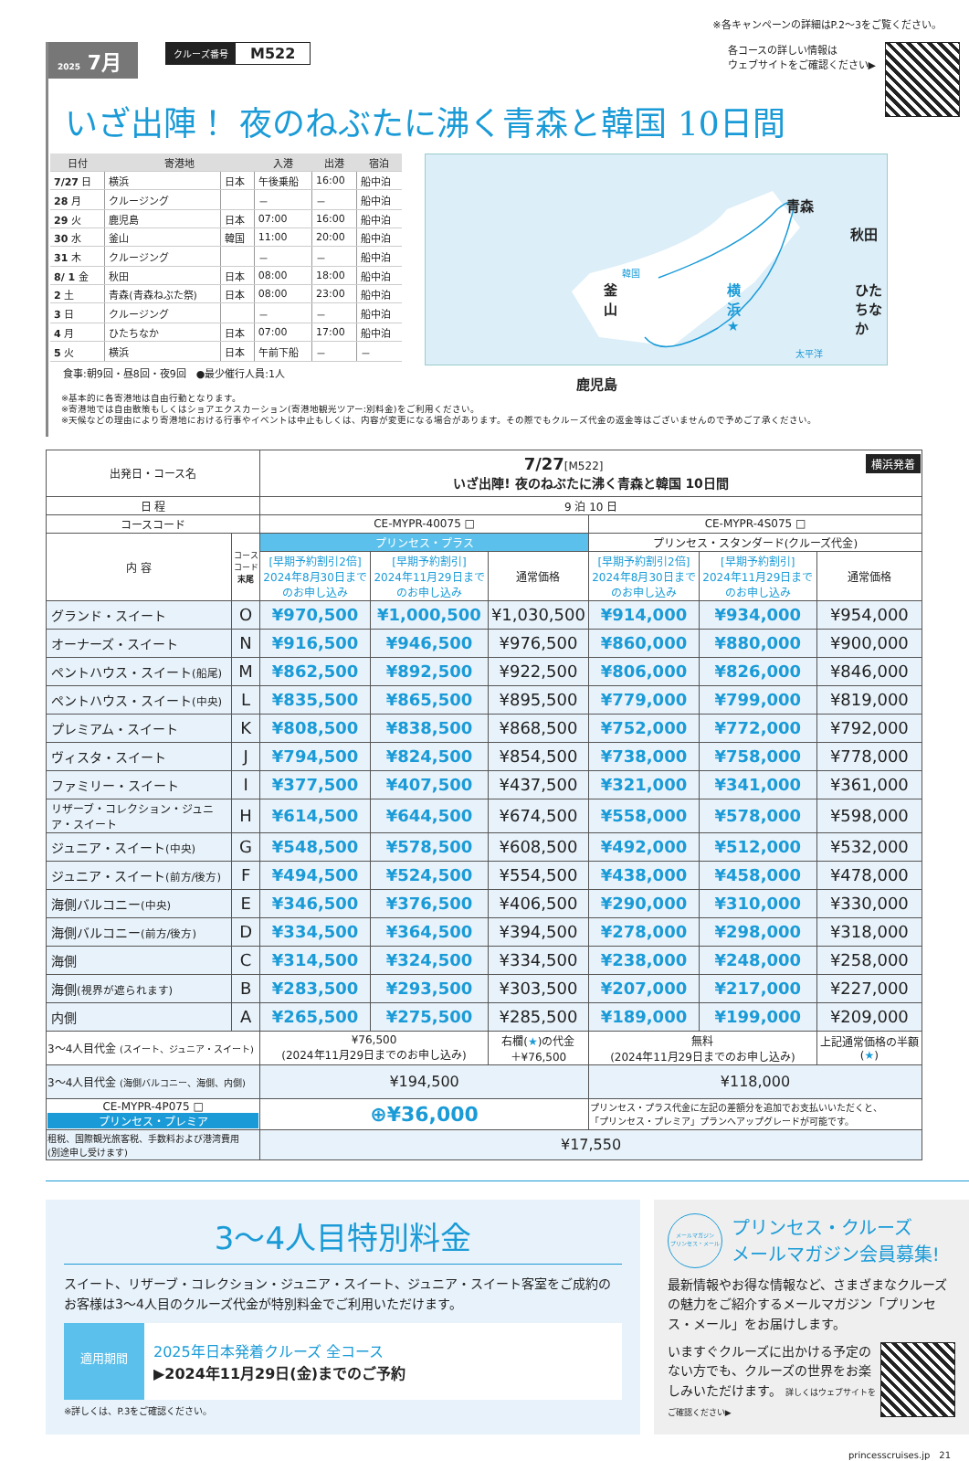※各キャンペーンの詳細はP.2〜3をご覧ください。
2025 7月
クルーズ番号 M522
各コースの詳しい情報は
ウェブサイトをご確認ください▶
いざ出陣！ 夜のねぶたに沸く青森と韓国 10日間
| 日付 | 寄港地 | | 入港 | 出港 | 宿泊 |
| --- | --- | --- | --- | --- | --- |
| 7/27 日 | 横浜 | 日本 | 午後乗船 | 16:00 | 船中泊 |
| 28 月 | クルージング | | － | － | 船中泊 |
| 29 火 | 鹿児島 | 日本 | 07:00 | 16:00 | 船中泊 |
| 30 水 | 釜山 | 韓国 | 11:00 | 20:00 | 船中泊 |
| 31 木 | クルージング | | － | － | 船中泊 |
| 8/ 1 金 | 秋田 | 日本 | 08:00 | 18:00 | 船中泊 |
| 2 土 | 青森(青森ねぶた祭) | 日本 | 08:00 | 23:00 | 船中泊 |
| 3 日 | クルージング | | － | － | 船中泊 |
| 4 月 | ひたちなか | 日本 | 07:00 | 17:00 | 船中泊 |
| 5 火 | 横浜 | 日本 | 午前下船 | － | － |
食事:朝9回・昼8回・夜9回　●最少催行人員:1人
青森
秋田
韓国
釜山 横浜★ ひたちなか
太平洋
鹿児島
※基本的に各寄港地は自由行動となります。
※寄港地では自由散策もしくはショアエクスカーション(寄港地観光ツアー:別料金)をご利用ください。
※天候などの理由により寄港地における行事やイベントは中止もしくは、内容が変更になる場合があります。その際でもクルーズ代金の返金等はございませんので予めご了承ください。
| 出発日・コース名 | | 横浜発着 7/27 [M522] いざ出陣! 夜のねぶたに沸く青森と韓国 10日間 | | | | | |
| 日 程 | | 9 泊 10 日 | | | | | |
| コースコード | | CE-MYPR-40075 □ | | | CE-MYPR-4S075 □ | | |
| 内 容 | コース コード 末尾 | プリンセス・プラス | | | プリンセス・スタンダード(クルーズ代金) | | |
| | | [早期予約割引2倍] 2024年8月30日まで のお申し込み | [早期予約割引] 2024年11月29日まで のお申し込み | 通常価格 | [早期予約割引2倍] 2024年8月30日まで のお申し込み | [早期予約割引] 2024年11月29日まで のお申し込み | 通常価格 |
| グランド・スイート | O | ¥970,500 | ¥1,000,500 | ¥1,030,500 | ¥914,000 | ¥934,000 | ¥954,000 |
| オーナーズ・スイート | N | ¥916,500 | ¥946,500 | ¥976,500 | ¥860,000 | ¥880,000 | ¥900,000 |
| ペントハウス・スイート (船尾) | M | ¥862,500 | ¥892,500 | ¥922,500 | ¥806,000 | ¥826,000 | ¥846,000 |
| ペントハウス・スイート (中央) | L | ¥835,500 | ¥865,500 | ¥895,500 | ¥779,000 | ¥799,000 | ¥819,000 |
| プレミアム・スイート | K | ¥808,500 | ¥838,500 | ¥868,500 | ¥752,000 | ¥772,000 | ¥792,000 |
| ヴィスタ・スイート | J | ¥794,500 | ¥824,500 | ¥854,500 | ¥738,000 | ¥758,000 | ¥778,000 |
| ファミリー・スイート | I | ¥377,500 | ¥407,500 | ¥437,500 | ¥321,000 | ¥341,000 | ¥361,000 |
| リザーブ・コレクション・ジュニア・スイート | H | ¥614,500 | ¥644,500 | ¥674,500 | ¥558,000 | ¥578,000 | ¥598,000 |
| ジュニア・スイート (中央) | G | ¥548,500 | ¥578,500 | ¥608,500 | ¥492,000 | ¥512,000 | ¥532,000 |
| ジュニア・スイート (前方/後方) | F | ¥494,500 | ¥524,500 | ¥554,500 | ¥438,000 | ¥458,000 | ¥478,000 |
| 海側バルコニー (中央) | E | ¥346,500 | ¥376,500 | ¥406,500 | ¥290,000 | ¥310,000 | ¥330,000 |
| 海側バルコニー (前方/後方) | D | ¥334,500 | ¥364,500 | ¥394,500 | ¥278,000 | ¥298,000 | ¥318,000 |
| 海側 | C | ¥314,500 | ¥324,500 | ¥334,500 | ¥238,000 | ¥248,000 | ¥258,000 |
| 海側 (視界が遮られます) | B | ¥283,500 | ¥293,500 | ¥303,500 | ¥207,000 | ¥217,000 | ¥227,000 |
| 内側 | A | ¥265,500 | ¥275,500 | ¥285,500 | ¥189,000 | ¥199,000 | ¥209,000 |
| 3〜4人目代金 (スイート、ジュニア・スイート) | | ¥76,500 (2024年11月29日までのお申し込み) | | 右欄( ★ )の代金 ＋¥76,500 | 無料 (2024年11月29日までのお申し込み) | | 上記通常価格の半額 ( ★ ) |
| 3〜4人目代金 (海側バルコニー、海側、内側) | | ¥194,500 | | | ¥118,000 | | |
| CE-MYPR-4P075 □ プリンセス・プレミア | | ⊕¥36,000 | | | プリンセス・プラス代金に左記の差額分を追加でお支払いいただくと、 「プリンセス・プレミア」プランへアップグレードが可能です。 | | |
| 租税、国際観光旅客税、手数料および港湾費用 (別途申し受けます) | | ¥17,550 | | | | | |
3〜4人目特別料金
スイート、リザーブ・コレクション・ジュニア・スイート、ジュニア・スイート客室をご成約のお客様は3〜4人目のクルーズ代金が特別料金でご利用いただけます。
適用期間
2025年日本発着クルーズ 全コース
▶2024年11月29日(金)までのご予約
※詳しくは、P.3をご確認ください。
メールマガジン
プリンセス・メール
プリンセス・クルーズ
メールマガジン会員募集!
最新情報やお得な情報など、さまざまなクルーズの魅力をご紹介するメールマガジン「プリンセス・メール」をお届けします。
いますぐクルーズに出かける予定のない方でも、クルーズの世界をお楽しみいただけます。 詳しくはウェブサイトをご確認ください▶
princesscruises.jp　21